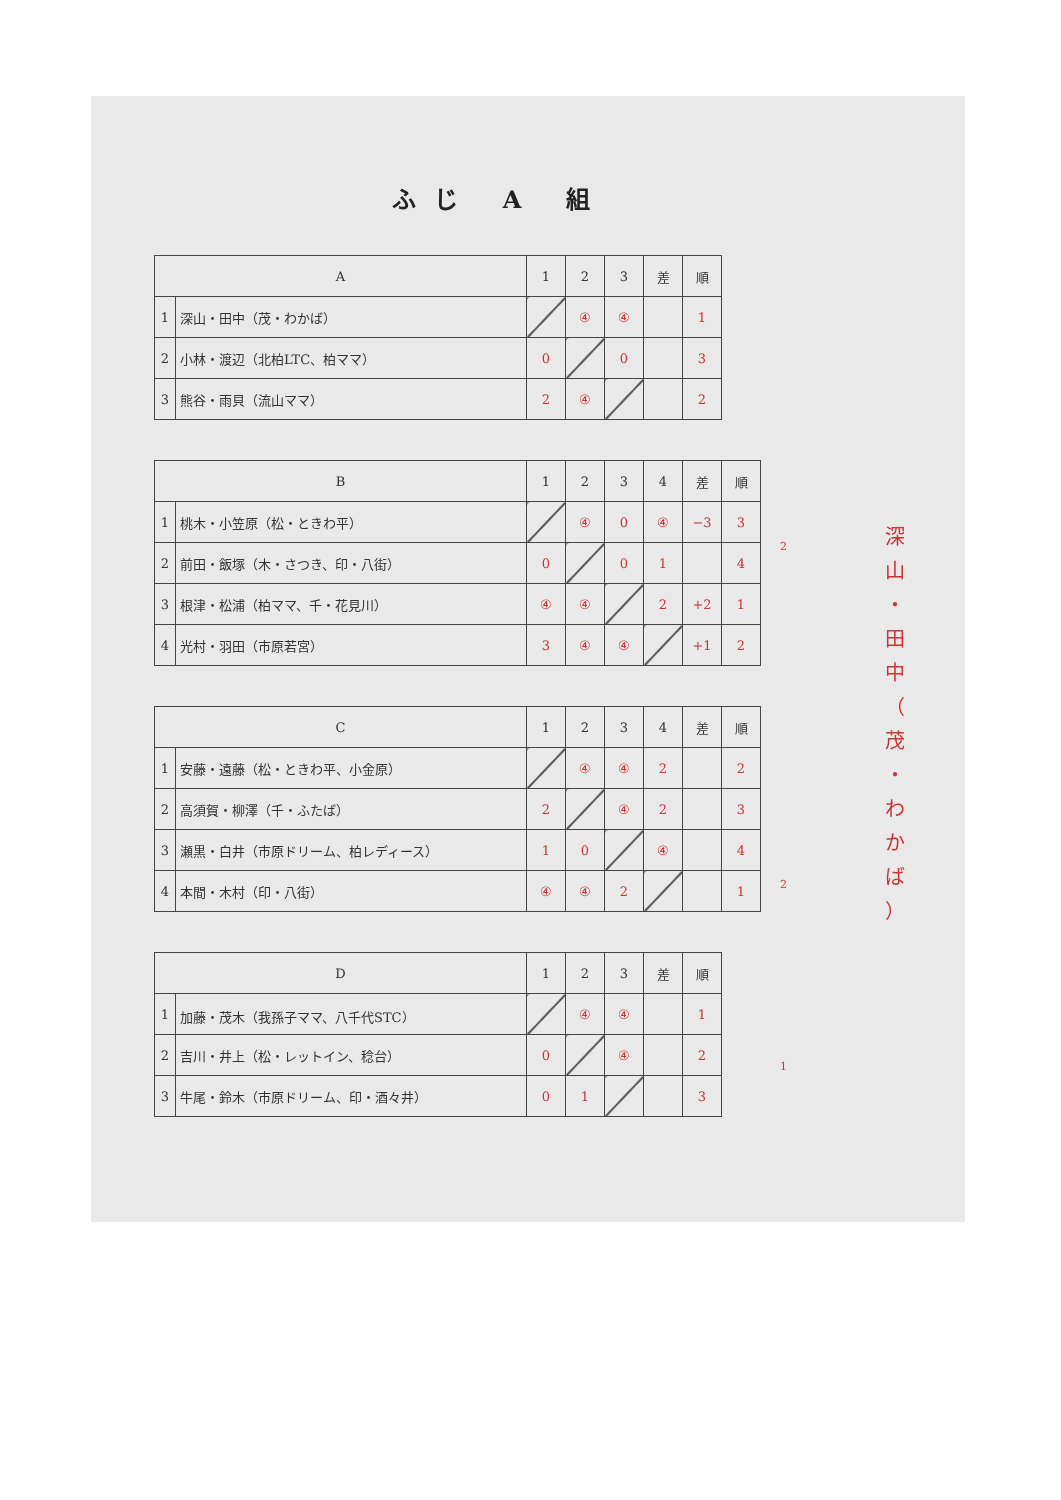ふじ A 組
| A | | 1 | 2 | 3 | 差 | 順 |
| --- | --- | --- | --- | --- | --- | --- |
| 1 | 深山・田中（茂・わかば） | | ④ | ④ | | 1 |
| 2 | 小林・渡辺（北柏LTC、柏ママ） | 0 | | 0 | | 3 |
| 3 | 熊谷・雨貝（流山ママ） | 2 | ④ | | | 2 |
| B | | 1 | 2 | 3 | 4 | 差 | 順 |
| --- | --- | --- | --- | --- | --- | --- | --- |
| 1 | 桃木・小笠原（松・ときわ平） | | ④ | 0 | ④ | −3 | 3 |
| 2 | 前田・飯塚（木・さつき、印・八街） | 0 | | 0 | 1 | | 4 |
| 3 | 根津・松浦（柏ママ、千・花見川） | ④ | ④ | | 2 | +2 | 1 |
| 4 | 光村・羽田（市原若宮） | 3 | ④ | ④ | | +1 | 2 |
| C | | 1 | 2 | 3 | 4 | 差 | 順 |
| --- | --- | --- | --- | --- | --- | --- | --- |
| 1 | 安藤・遠藤（松・ときわ平、小金原） | | ④ | ④ | 2 | | 2 |
| 2 | 高須賀・柳澤（千・ふたば） | 2 | | ④ | 2 | | 3 |
| 3 | 瀬黒・白井（市原ドリーム、柏レディース） | 1 | 0 | | ④ | | 4 |
| 4 | 本間・木村（印・八街） | ④ | ④ | 2 | | | 1 |
| D | | 1 | 2 | 3 | 差 | 順 |
| --- | --- | --- | --- | --- | --- | --- |
| 1 | 加藤・茂木（我孫子ママ、八千代STC） | | ④ | ④ | | 1 |
| 2 | 吉川・井上（松・レットイン、稔台） | 0 | | ④ | | 2 |
| 3 | 牛尾・鈴木（市原ドリーム、印・酒々井） | 0 | 1 | | | 3 |
2
2
1
深
山
・
田
中
（
茂
・
わ
か
ば
）